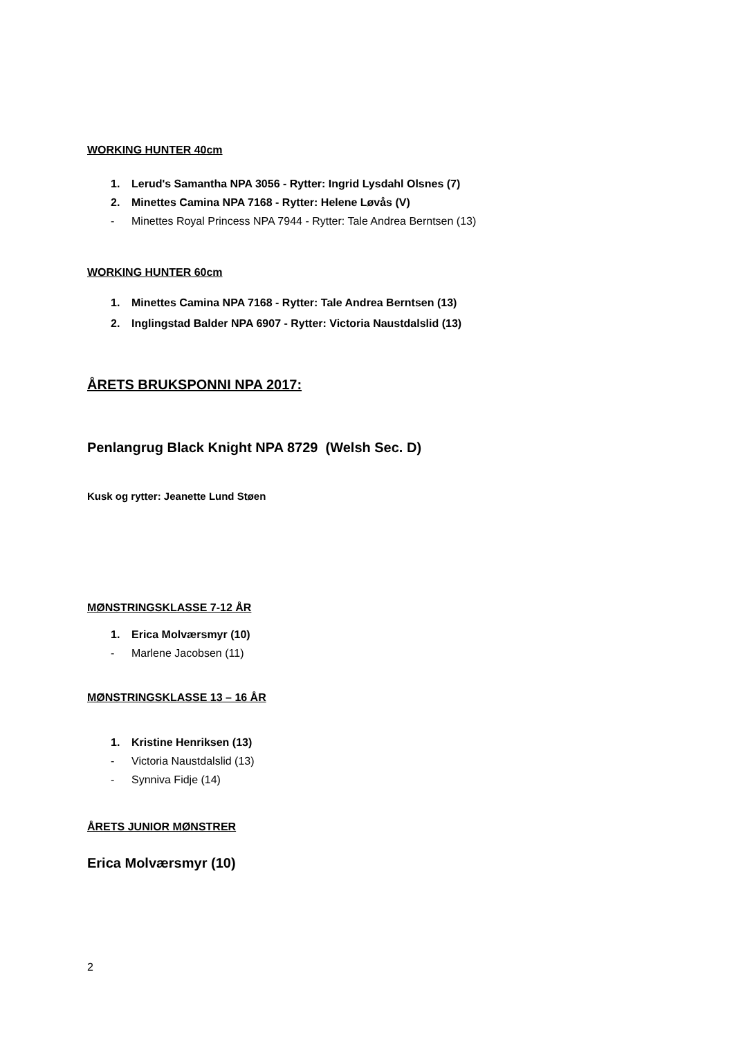WORKING HUNTER 40cm
1. Lerud's Samantha NPA 3056 - Rytter: Ingrid Lysdahl Olsnes (7)
2. Minettes Camina NPA 7168 - Rytter: Helene Løvås (V)
- Minettes Royal Princess NPA 7944 - Rytter: Tale Andrea Berntsen (13)
WORKING HUNTER 60cm
1. Minettes Camina NPA 7168 - Rytter: Tale Andrea Berntsen (13)
2. Inglingstad Balder NPA 6907 - Rytter: Victoria Naustdalslid (13)
ÅRETS BRUKSPONNI NPA 2017:
Penlangrug Black Knight NPA 8729 (Welsh Sec. D)
Kusk og rytter: Jeanette Lund Støen
MØNSTRINGSKLASSE 7-12 ÅR
1. Erica Molværsmyr (10)
- Marlene Jacobsen (11)
MØNSTRINGSKLASSE 13 – 16 ÅR
1. Kristine Henriksen (13)
- Victoria Naustdalslid (13)
- Synniva Fidje (14)
ÅRETS JUNIOR MØNSTRER
Erica Molværsmyr (10)
2